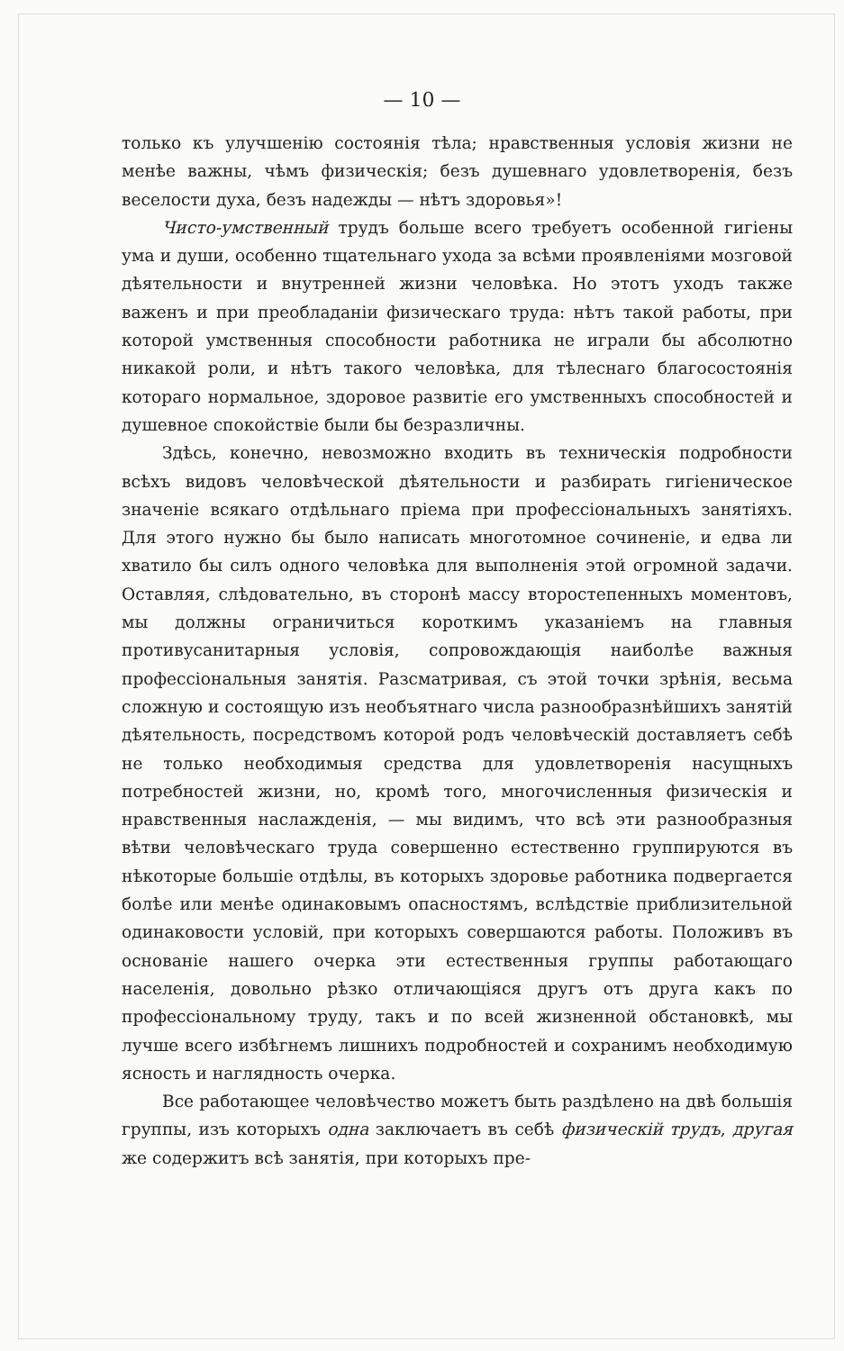— 10 —
только къ улучшенію состоянія тѣла; нравственныя условія жизни не менѣе важны, чѣмъ физическія; безъ душевнаго удовлетворенія, безъ веселости духа, безъ надежды — нѣтъ здоровья»!
Чисто-умственный трудъ больше всего требуетъ особенной гигіены ума и души, особенно тщательнаго ухода за всѣми проявленіями мозговой дѣятельности и внутренней жизни человѣка. Но этотъ уходъ также важенъ и при преобладаніи физическаго труда: нѣтъ такой работы, при которой умственныя способности работника не играли бы абсолютно никакой роли, и нѣтъ такого человѣка, для тѣлеснаго благосостоянія котораго нормальное, здоровое развитіе его умственныхъ способностей и душевное спокойствіе были бы безразличны.
Здѣсь, конечно, невозможно входить въ техническія подробности всѣхъ видовъ человѣческой дѣятельности и разбирать гигіеническое значеніе всякаго отдѣльнаго пріема при профессіональныхъ занятіяхъ. Для этого нужно бы было написать многотомное сочиненіе, и едва ли хватило бы силъ одного человѣка для выполненія этой огромной задачи. Оставляя, слѣдовательно, въ сторонѣ массу второстепенныхъ моментовъ, мы должны ограничиться короткимъ указаніемъ на главныя противусанитарныя условія, сопровождающія наиболѣе важныя профессіональныя занятія. Разсматривая, съ этой точки зрѣнія, весьма сложную и состоящую изъ необъятнаго числа разнообразнѣйшихъ занятій дѣятельность, посредствомъ которой родъ человѣческій доставляетъ себѣ не только необходимыя средства для удовлетворенія насущныхъ потребностей жизни, но, кромѣ того, многочисленныя физическія и нравственныя наслажденія, — мы видимъ, что всѣ эти разнообразныя вѣтви человѣческаго труда совершенно естественно группируются въ нѣкоторые большіе отдѣлы, въ которыхъ здоровье работника подвергается болѣе или менѣе одинаковымъ опасностямъ, вслѣдствіе приблизительной одинаковости условій, при которыхъ совершаются работы. Положивъ въ основаніе нашего очерка эти естественныя группы работающаго населенія, довольно рѣзко отличающіяся другъ отъ друга какъ по профессіональному труду, такъ и по всей жизненной обстановкѣ, мы лучше всего избѣгнемъ лишнихъ подробностей и сохранимъ необходимую ясность и наглядность очерка.
Все работающее человѣчество можетъ быть раздѣлено на двѣ большія группы, изъ которыхъ одна заключаетъ въ себѣ физическій трудъ, другая же содержитъ всѣ занятія, при которыхъ пре-